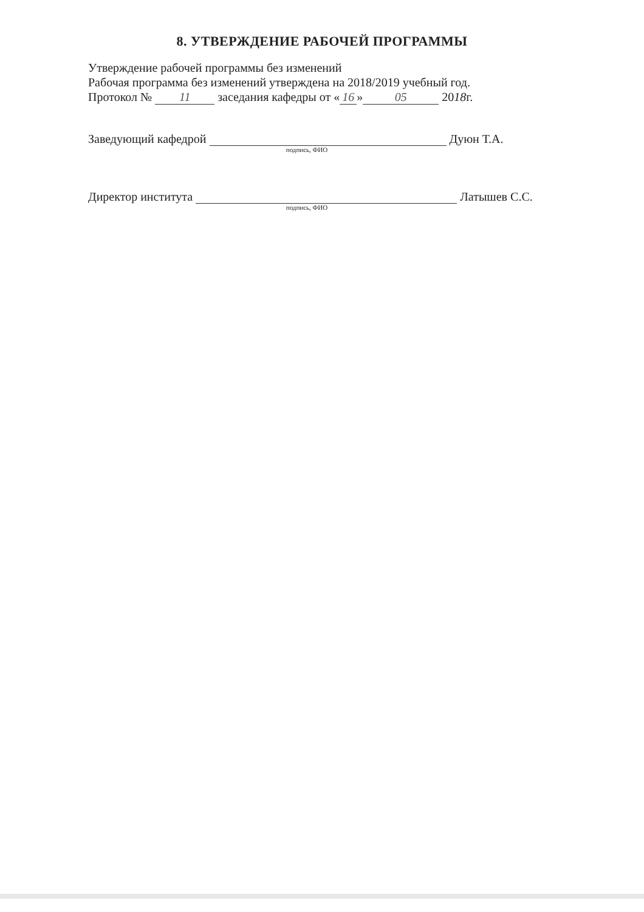8. УТВЕРЖДЕНИЕ РАБОЧЕЙ ПРОГРАММЫ
Утверждение рабочей программы без изменений
Рабочая программа без изменений утверждена на 2018/2019 учебный год.
Протокол № 11 заседания кафедры от « 16 » 05 2018г.
Заведующий кафедрой Дуюн Т.А.
подпись, ФИО
Директор института Латышев С.С.
подпись, ФИО